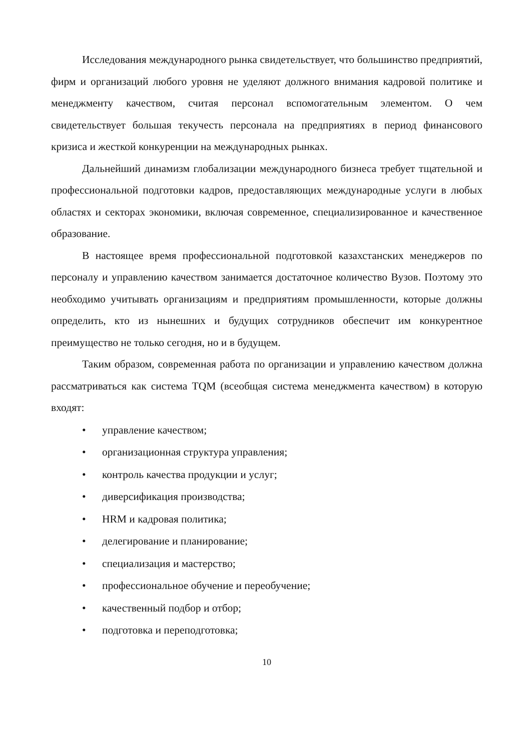Исследования международного рынка свидетельствует, что большинство предприятий, фирм и организаций любого уровня не уделяют должного внимания кадровой политике и менеджменту качеством, считая персонал вспомогательным элементом. О чем свидетельствует большая текучесть персонала на предприятиях в период финансового кризиса и жесткой конкуренции на международных рынках.
Дальнейший динамизм глобализации международного бизнеса требует тщательной и профессиональной подготовки кадров, предоставляющих международные услуги в любых областях и секторах экономики, включая современное, специализированное и качественное образование.
В настоящее время профессиональной подготовкой казахстанских менеджеров по персоналу и управлению качеством занимается достаточное количество Вузов. Поэтому это необходимо учитывать организациям и предприятиям промышленности, которые должны определить, кто из нынешних и будущих сотрудников обеспечит им конкурентное преимущество не только сегодня, но и в будущем.
Таким образом, современная работа по организации и управлению качеством должна рассматриваться как система TQM (всеобщая система менеджмента качеством) в которую входят:
• управление качеством;
• организационная структура управления;
• контроль качества продукции и услуг;
• диверсификация производства;
• HRM и кадровая политика;
• делегирование и планирование;
• специализация и мастерство;
• профессиональное обучение и переобучение;
• качественный подбор и отбор;
• подготовка и переподготовка;
10